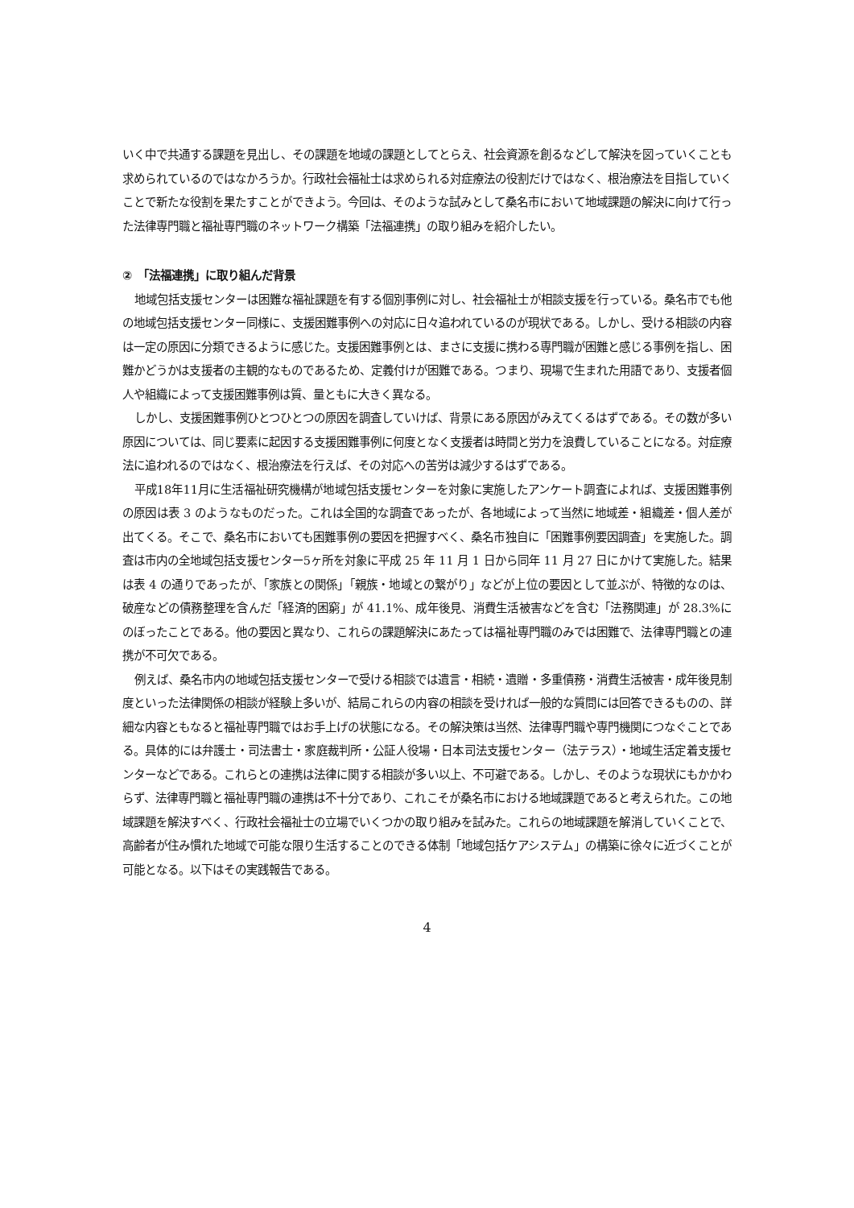いく中で共通する課題を見出し、その課題を地域の課題としてとらえ、社会資源を創るなどして解決を図っていくことも求められているのではなかろうか。行政社会福祉士は求められる対症療法の役割だけではなく、根治療法を目指していくことで新たな役割を果たすことができよう。今回は、そのような試みとして桑名市において地域課題の解決に向けて行った法律専門職と福祉専門職のネットワーク構築「法福連携」の取り組みを紹介したい。
②　「法福連携」に取り組んだ背景
地域包括支援センターは困難な福祉課題を有する個別事例に対し、社会福祉士が相談支援を行っている。桑名市でも他の地域包括支援センター同様に、支援困難事例への対応に日々追われているのが現状である。しかし、受ける相談の内容は一定の原因に分類できるように感じた。支援困難事例とは、まさに支援に携わる専門職が困難と感じる事例を指し、困難かどうかは支援者の主観的なものであるため、定義付けが困難である。つまり、現場で生まれた用語であり、支援者個人や組織によって支援困難事例は質、量ともに大きく異なる。
しかし、支援困難事例ひとつひとつの原因を調査していけば、背景にある原因がみえてくるはずである。その数が多い原因については、同じ要素に起因する支援困難事例に何度となく支援者は時間と労力を浪費していることになる。対症療法に追われるのではなく、根治療法を行えば、その対応への苦労は減少するはずである。
平成18年11月に生活福祉研究機構が地域包括支援センターを対象に実施したアンケート調査によれば、支援困難事例の原因は表 3 のようなものだった。これは全国的な調査であったが、各地域によって当然に地域差・組織差・個人差が出てくる。そこで、桑名市においても困難事例の要因を把握すべく、桑名市独自に「困難事例要因調査」を実施した。調査は市内の全地域包括支援センター5ヶ所を対象に平成 25 年 11 月 1 日から同年 11 月 27 日にかけて実施した。結果は表 4 の通りであったが、「家族との関係」「親族・地域との繋がり」などが上位の要因として並ぶが、特徴的なのは、破産などの債務整理を含んだ「経済的困窮」が 41.1%、成年後見、消費生活被害などを含む「法務関連」が 28.3%にのぼったことである。他の要因と異なり、これらの課題解決にあたっては福祉専門職のみでは困難で、法律専門職との連携が不可欠である。
例えば、桑名市内の地域包括支援センターで受ける相談では遺言・相続・遺贈・多重債務・消費生活被害・成年後見制度といった法律関係の相談が経験上多いが、結局これらの内容の相談を受ければ一般的な質問には回答できるものの、詳細な内容ともなると福祉専門職ではお手上げの状態になる。その解決策は当然、法律専門職や専門機関につなぐことである。具体的には弁護士・司法書士・家庭裁判所・公証人役場・日本司法支援センター（法テラス）・地域生活定着支援センターなどである。これらとの連携は法律に関する相談が多い以上、不可避である。しかし、そのような現状にもかかわらず、法律専門職と福祉専門職の連携は不十分であり、これこそが桑名市における地域課題であると考えられた。この地域課題を解決すべく、行政社会福祉士の立場でいくつかの取り組みを試みた。これらの地域課題を解消していくことで、高齢者が住み慣れた地域で可能な限り生活することのできる体制「地域包括ケアシステム」の構築に徐々に近づくことが可能となる。以下はその実践報告である。
4